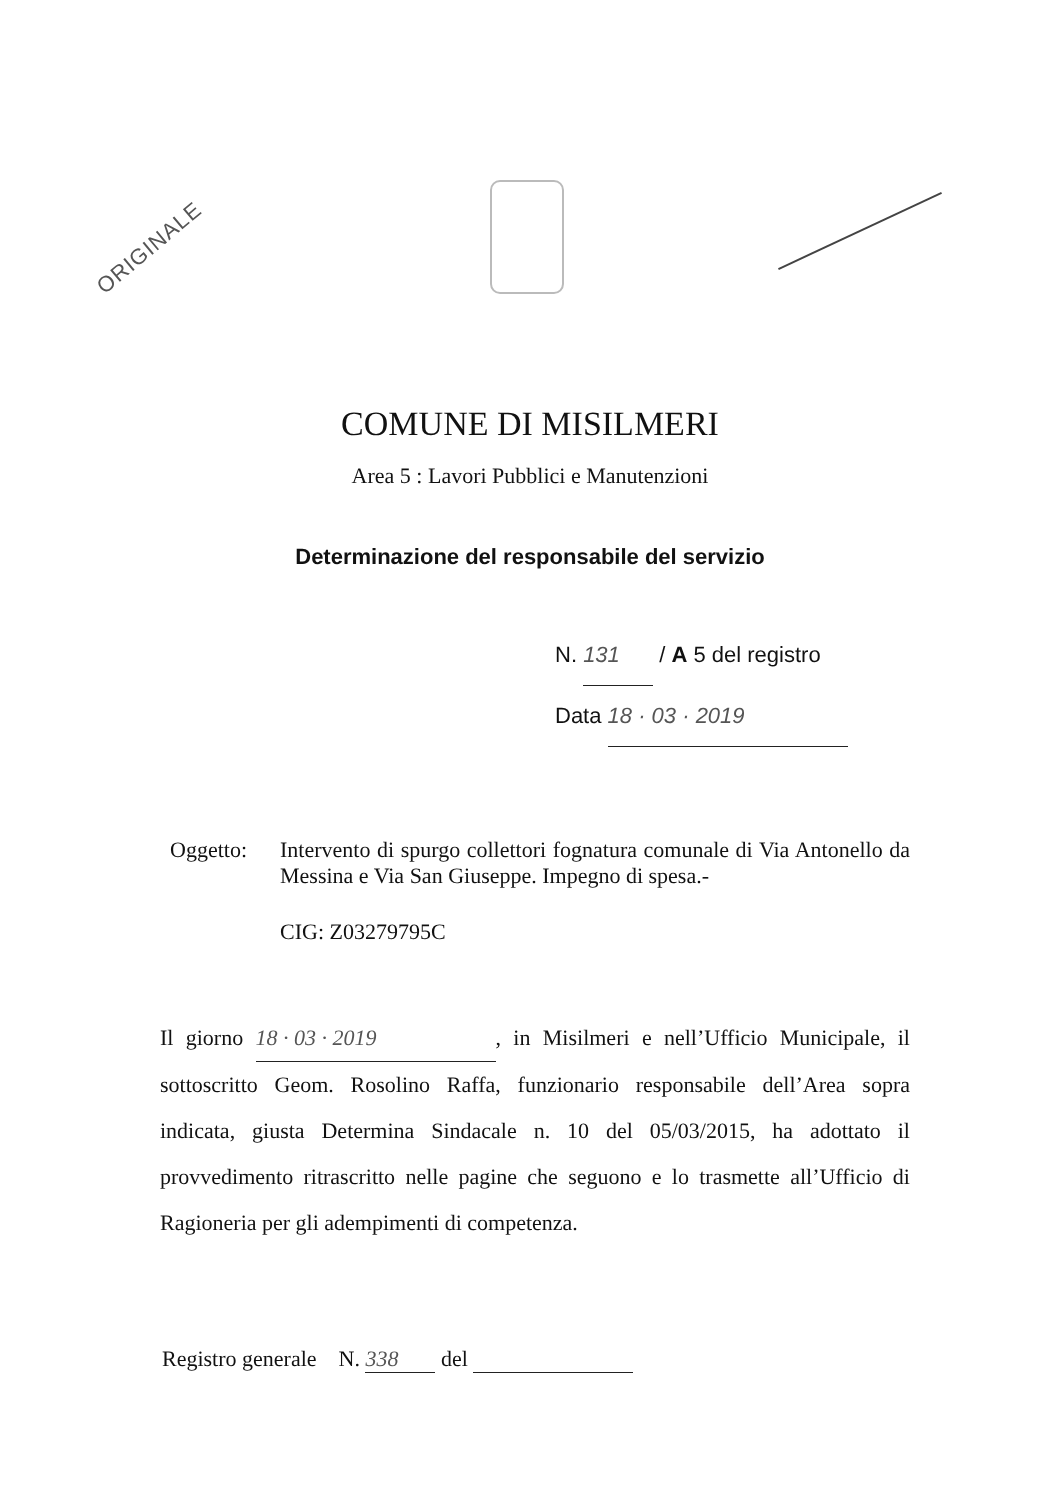ORIGINALE
COMUNE DI MISILMERI
Area 5 : Lavori Pubblici e Manutenzioni
Determinazione del responsabile del servizio
N. 131 / A 5 del registro
Data 18 · 03 · 2019
Oggetto: Intervento di spurgo collettori fognatura comunale di Via Antonello da Messina e Via San Giuseppe. Impegno di spesa.-
CIG: Z03279795C
Il giorno 18 · 03 · 2019, in Misilmeri e nell’Ufficio Municipale, il sottoscritto Geom. Rosolino Raffa, funzionario responsabile dell’Area sopra indicata, giusta Determina Sindacale n. 10 del 05/03/2015, ha adottato il provvedimento ritrascritto nelle pagine che seguono e lo trasmette all’Ufficio di Ragioneria per gli adempimenti di competenza.
Registro generale N. 338 del